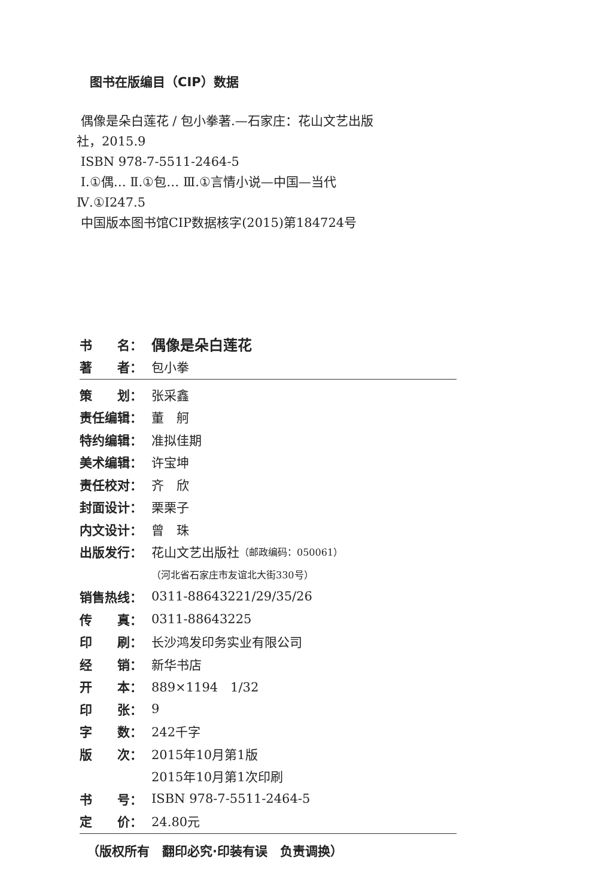图书在版编目（CIP）数据
偶像是朵白莲花 / 包小拳著.—石家庄：花山文艺出版社，2015.9
ISBN 978-7-5511-2464-5
Ⅰ.①偶… Ⅱ.①包… Ⅲ.①言情小说—中国—当代 Ⅳ.①I247.5
中国版本图书馆CIP数据核字(2015)第184724号
书　　名： 偶像是朵白莲花
著　　者： 包小拳
策　　划： 张采鑫
责任编辑： 董　舸
特约编辑： 准拟佳期
美术编辑： 许宝坤
责任校对： 齐　欣
封面设计： 栗栗子
内文设计： 曾　珠
出版发行： 花山文艺出版社 （邮政编码：050061）
（河北省石家庄市友谊北大街330号）
销售热线： 0311-88643221/29/35/26
传　　真： 0311-88643225
印　　刷： 长沙鸿发印务实业有限公司
经　　销： 新华书店
开　　本： 889×1194　1/32
印　　张： 9
字　　数： 242千字
版　　次： 2015年10月第1版
2015年10月第1次印刷
书　　号： ISBN 978-7-5511-2464-5
定　　价： 24.80元
（版权所有　翻印必究·印装有误　负责调换）